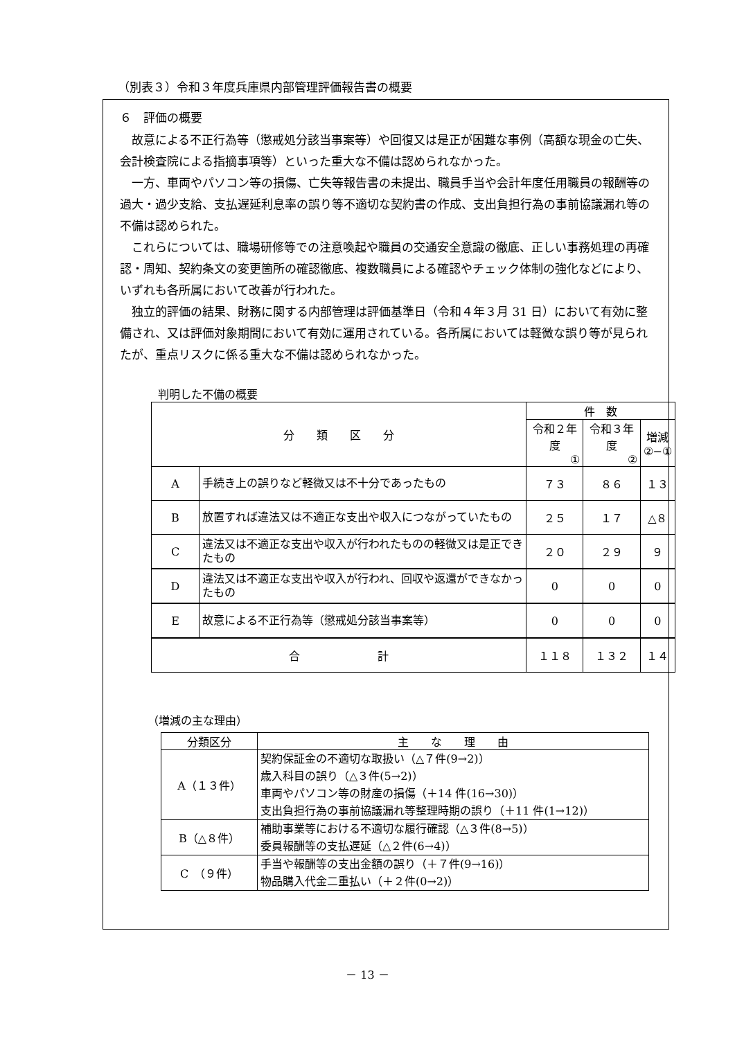（別表３）令和３年度兵庫県内部管理評価報告書の概要
６　評価の概要
故意による不正行為等（懲戒処分該当事案等）や回復又は是正が困難な事例（高額な現金の亡失、会計検査院による指摘事項等）といった重大な不備は認められなかった。
一方、車両やパソコン等の損傷、亡失等報告書の未提出、職員手当や会計年度任用職員の報酬等の過大・過少支給、支払遅延利息率の誤り等不適切な契約書の作成、支出負担行為の事前協議漏れ等の不備は認められた。
これらについては、職場研修等での注意喚起や職員の交通安全意識の徹底、正しい事務処理の再確認・周知、契約条文の変更箇所の確認徹底、複数職員による確認やチェック体制の強化などにより、いずれも各所属において改善が行われた。
独立的評価の結果、財務に関する内部管理は評価基準日（令和４年３月 31 日）において有効に整備され、又は評価対象期間において有効に運用されている。各所属においては軽微な誤り等が見られたが、重点リスクに係る重大な不備は認められなかった。
判明した不備の概要
| 分 類 区 分 | | 件 数 | | |
| --- | --- | --- | --- | --- |
| | | 令和２年度 ① | 令和３年度 ② | 増減 ②−① |
| A | 手続き上の誤りなど軽微又は不十分であったもの | ７３ | ８６ | １３ |
| B | 放置すれば違法又は不適正な支出や収入につながっていたもの | ２５ | １７ | △８ |
| C | 違法又は不適正な支出や収入が行われたものの軽微又は是正できたもの | ２０ | ２９ | ９ |
| D | 違法又は不適正な支出や収入が行われ、回収や返還ができなかったもの | 0 | 0 | 0 |
| E | 故意による不正行為等（懲戒処分該当事案等） | 0 | 0 | 0 |
| 合 計 | | １１８ | １３２ | １４ |
（増減の主な理由）
| 分類区分 | 主 な 理 由 |
| --- | --- |
| A（１３件） | 契約保証金の不適切な取扱い（△７件(9→2)） 歳入科目の誤り（△３件(5→2)） 車両やパソコン等の財産の損傷（＋14 件(16→30)） 支出負担行為の事前協議漏れ等整理時期の誤り（＋11 件(1→12)） |
| B（△８件） | 補助事業等における不適切な履行確認（△３件(8→5)） 委員報酬等の支払遅延（△２件(6→4)） |
| C （９件） | 手当や報酬等の支出金額の誤り（＋７件(9→16)） 物品購入代金二重払い（＋２件(0→2)） |
－ 13 －